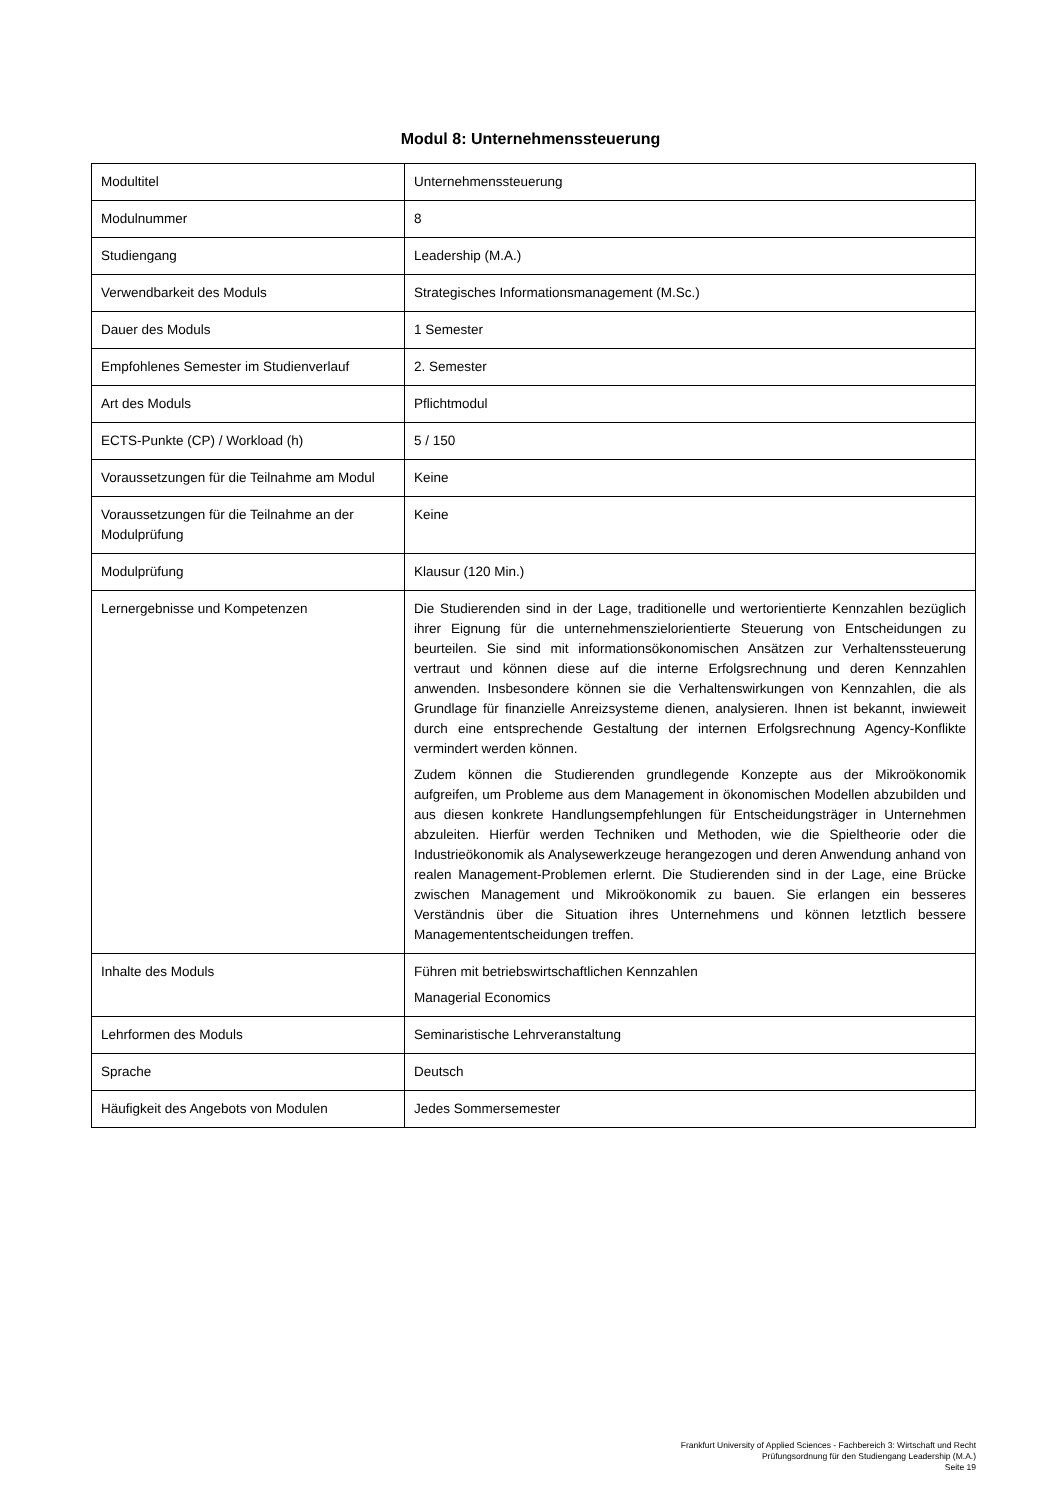Modul 8: Unternehmenssteuerung
| Modultitel | Unternehmenssteuerung |
| Modulnummer | 8 |
| Studiengang | Leadership (M.A.) |
| Verwendbarkeit des Moduls | Strategisches Informationsmanagement (M.Sc.) |
| Dauer des Moduls | 1 Semester |
| Empfohlenes Semester im Studienverlauf | 2. Semester |
| Art des Moduls | Pflichtmodul |
| ECTS-Punkte (CP) / Workload (h) | 5 / 150 |
| Voraussetzungen für die Teilnahme am Modul | Keine |
| Voraussetzungen für die Teilnahme an der Modulprüfung | Keine |
| Modulprüfung | Klausur (120 Min.) |
| Lernergebnisse und Kompetenzen | Die Studierenden sind in der Lage, traditionelle und wertorientierte Kennzahlen bezüglich ihrer Eignung für die unternehmenszielorientierte Steuerung von Entscheidungen zu beurteilen. Sie sind mit informationsökonomischen Ansätzen zur Verhaltenssteuerung vertraut und können diese auf die interne Erfolgsrechnung und deren Kennzahlen anwenden. Insbesondere können sie die Verhaltenswirkungen von Kennzahlen, die als Grundlage für finanzielle Anreizsysteme dienen, analysieren. Ihnen ist bekannt, inwieweit durch eine entsprechende Gestaltung der internen Erfolgsrechnung Agency-Konflikte vermindert werden können. Zudem können die Studierenden grundlegende Konzepte aus der Mikroökonomik aufgreifen, um Probleme aus dem Management in ökonomischen Modellen abzubilden und aus diesen konkrete Handlungsempfehlungen für Entscheidungsträger in Unternehmen abzuleiten. Hierfür werden Techniken und Methoden, wie die Spieltheorie oder die Industrieökonomik als Analysewerkzeuge herangezogen und deren Anwendung anhand von realen Management-Problemen erlernt. Die Studierenden sind in der Lage, eine Brücke zwischen Management und Mikroökonomik zu bauen. Sie erlangen ein besseres Verständnis über die Situation ihres Unternehmens und können letztlich bessere Managemententscheidungen treffen. |
| Inhalte des Moduls | Führen mit betriebswirtschaftlichen Kennzahlen Managerial Economics |
| Lehrformen des Moduls | Seminaristische Lehrveranstaltung |
| Sprache | Deutsch |
| Häufigkeit des Angebots von Modulen | Jedes Sommersemester |
Frankfurt University of Applied Sciences - Fachbereich 3: Wirtschaft und Recht
Prüfungsordnung für den Studiengang Leadership (M.A.)
Seite 19